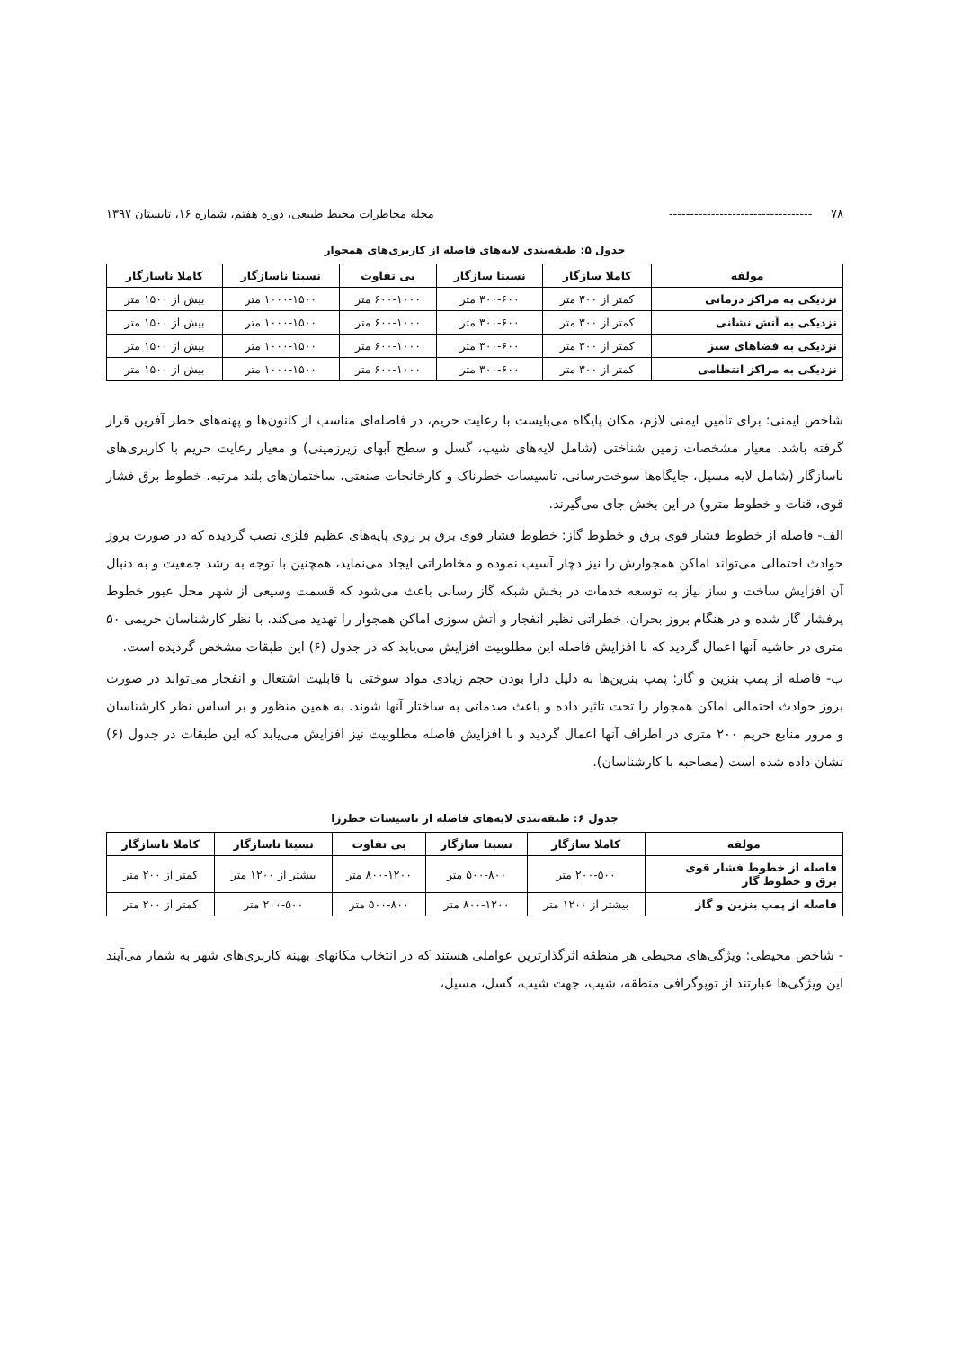۷۸ ---------------------------------- مجله مخاطرات محیط طبیعی، دوره هفتم، شماره ۱۶، تابستان ۱۳۹۷
جدول ۵: طبقه‌بندی لایه‌های فاصله از کاربری‌های همجوار
| مولفه | کاملا سازگار | نسبتا سازگار | بی تفاوت | نسبتا ناسازگار | کاملا ناسازگار |
| --- | --- | --- | --- | --- | --- |
| نزدیکی به مراکز درمانی | کمتر از ۳۰۰ متر | ۳۰۰-۶۰۰ متر | ۶۰۰-۱۰۰۰ متر | ۱۰۰۰-۱۵۰۰ متر | بیش از ۱۵۰۰ متر |
| نزدیکی به آتش نشانی | کمتر از ۳۰۰ متر | ۳۰۰-۶۰۰ متر | ۶۰۰-۱۰۰۰ متر | ۱۰۰۰-۱۵۰۰ متر | بیش از ۱۵۰۰ متر |
| نزدیکی به فضاهای سبز | کمتر از ۳۰۰ متر | ۳۰۰-۶۰۰ متر | ۶۰۰-۱۰۰۰ متر | ۱۰۰۰-۱۵۰۰ متر | بیش از ۱۵۰۰ متر |
| نزدیکی به مراکز انتظامی | کمتر از ۳۰۰ متر | ۳۰۰-۶۰۰ متر | ۶۰۰-۱۰۰۰ متر | ۱۰۰۰-۱۵۰۰ متر | بیش از ۱۵۰۰ متر |
شاخص ایمنی: برای تامین ایمنی لازم، مکان پایگاه می‌بایست با رعایت حریم، در فاصله‌ای مناسب از کانون‌ها و پهنه‌های خطر آفرین قرار گرفته باشد. معیار مشخصات زمین شناختی (شامل لایه‌های شیب، گسل و سطح آبهای زیرزمینی) و معیار رعایت حریم با کاربری‌های ناسازگار (شامل لایه مسیل، جایگاه‌ها سوخت‌رسانی، تاسیسات خطرناک و کارخانجات صنعتی، ساختمان‌های بلند مرتبه، خطوط برق فشار قوی، قنات و خطوط مترو) در این بخش جای می‌گیرند.
الف- فاصله از خطوط فشار قوی برق و خطوط گاز: خطوط فشار قوی برق بر روی پایه‌های عظیم فلزی نصب گردیده که در صورت بروز حوادث احتمالی می‌تواند اماکن همجوارش را نیز دچار آسیب نموده و مخاطراتی ایجاد می‌نماید، همچنین با توجه به رشد جمعیت و به دنبال آن افزایش ساخت و ساز نیاز به توسعه خدمات در بخش شبکه گاز رسانی باعث می‌شود که قسمت وسیعی از شهر محل عبور خطوط پرفشار گاز شده و در هنگام بروز بحران، خطراتی نظیر انفجار و آتش سوزی اماکن همجوار را تهدید می‌کند. با نظر کارشناسان حریمی ۵۰ متری در حاشیه آنها اعمال گردید که با افزایش فاصله این مطلوبیت افزایش می‌یابد که در جدول (۶) این طبقات مشخص گردیده است.
ب- فاصله از پمپ بنزین و گاز: پمپ بنزین‌ها به دلیل دارا بودن حجم زیادی مواد سوختی با قابلیت اشتعال و انفجار می‌تواند در صورت بروز حوادث احتمالی اماکن همجوار را تحت تاثیر داده و باعث صدماتی به ساختار آنها شوند. به همین منظور و بر اساس نظر کارشناسان و مرور منابع حریم ۲۰۰ متری در اطراف آنها اعمال گردید و با افزایش فاصله مطلوبیت نیز افزایش می‌یابد که این طبقات در جدول (۶) نشان داده شده است (مصاحبه با کارشناسان).
جدول ۶: طبقه‌بندی لایه‌های فاصله از تاسیسات خطرزا
| مولفه | کاملا سازگار | نسبتا سازگار | بی تفاوت | نسبتا ناسازگار | کاملا ناسازگار |
| --- | --- | --- | --- | --- | --- |
| فاصله از خطوط فشار قوی برق و خطوط گاز | ۲۰۰-۵۰۰ متر | ۵۰۰-۸۰۰ متر | ۸۰۰-۱۲۰۰ متر | بیشتر از ۱۲۰۰ متر | کمتر از ۲۰۰ متر |
| فاصله از پمپ بنزین و گاز | بیشتر از ۱۲۰۰ متر | ۸۰۰-۱۲۰۰ متر | ۵۰۰-۸۰۰ متر | ۲۰۰-۵۰۰ متر | کمتر از ۲۰۰ متر |
- شاخص محیطی: ویژگی‌های محیطی هر منطقه اثرگذارترین عواملی هستند که در انتخاب مکانهای بهینه کاربری‌های شهر به شمار می‌آیند این ویژگی‌ها عبارتند از توپوگرافی منطقه، شیب، جهت شیب، گسل، مسیل،